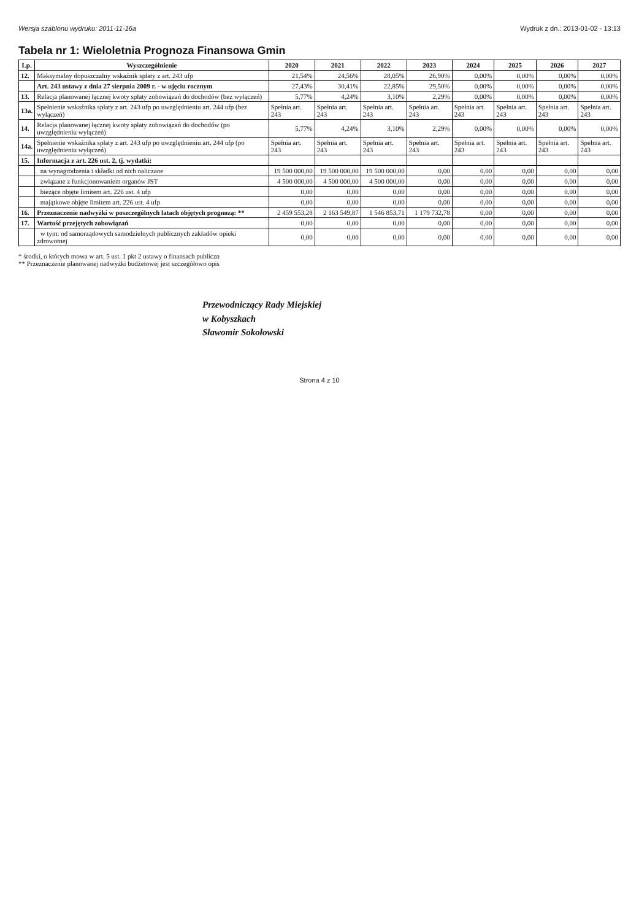Wersja szablonu wydruku: 2011-11-16a Wydruk z dn.: 2013-01-02 - 13:13
Tabela nr 1: Wieloletnia Prognoza Finansowa Gmin
| Lp. | Wyszczególnienie | 2020 | 2021 | 2022 | 2023 | 2024 | 2025 | 2026 | 2027 |
| --- | --- | --- | --- | --- | --- | --- | --- | --- | --- |
| 12. | Maksymalny dopuszczalny wskaźnik spłaty z art. 243 ufp | 21,54% | 24,56% | 28,05% | 26,90% | 0,00% | 0,00% | 0,00% | 0,00% |
| | Art. 243 ustawy z dnia 27 sierpnia 2009 r. - w ujęciu rocznym | 27,43% | 30,41% | 22,85% | 29,50% | 0,00% | 0,00% | 0,00% | 0,00% |
| 13. | Relacja planowanej łącznej kwoty spłaty zobowiązań do dochodów (bez wyłączeń) | 5,77% | 4,24% | 3,10% | 2,29% | 0,00% | 0,00% | 0,00% | 0,00% |
| 13a. | Spełnienie wskaźnika spłaty z art. 243 ufp po uwzględnieniu art. 244 ufp (bez wyłączeń) | Spełnia art. 243 | Spełnia art. 243 | Spełnia art. 243 | Spełnia art. 243 | Spełnia art. 243 | Spełnia art. 243 | Spełnia art. 243 | Spełnia art. 243 |
| 14. | Relacja planowanej łącznej kwoty spłaty zobowiązań do dochodów (po uwzględnieniu wyłączeń) | 5,77% | 4,24% | 3,10% | 2,29% | 0,00% | 0,00% | 0,00% | 0,00% |
| 14a. | Spełnienie wskaźnika spłaty z art. 243 ufp po uwzględnieniu art. 244 ufp (po uwzględnieniu wyłączeń) | Spełnia art. 243 | Spełnia art. 243 | Spełnia art. 243 | Spełnia art. 243 | Spełnia art. 243 | Spełnia art. 243 | Spełnia art. 243 | Spełnia art. 243 |
| 15. | Informacja z art. 226 ust. 2, tj. wydatki: | | | | | | | | |
| | na wynagrodzenia i składki od nich naliczane | 19 500 000,00 | 19 500 000,00 | 19 500 000,00 | 0,00 | 0,00 | 0,00 | 0,00 | 0,00 |
| | związane z funkcjonowaniem organów JST | 4 500 000,00 | 4 500 000,00 | 4 500 000,00 | 0,00 | 0,00 | 0,00 | 0,00 | 0,00 |
| | bieżące objęte limitem art. 226 ust. 4 ufp | 0,00 | 0,00 | 0,00 | 0,00 | 0,00 | 0,00 | 0,00 | 0,00 |
| | majątkowe objęte limitem art. 226 ust. 4 ufp | 0,00 | 0,00 | 0,00 | 0,00 | 0,00 | 0,00 | 0,00 | 0,00 |
| 16. | Przeznaczenie nadwyżki w poszczególnych latach objętych prognozą: ** | 2 459 553,28 | 2 163 549,87 | 1 546 853,71 | 1 179 732,78 | 0,00 | 0,00 | 0,00 | 0,00 |
| 17. | Wartość przejętych zobowiązań | 0,00 | 0,00 | 0,00 | 0,00 | 0,00 | 0,00 | 0,00 | 0,00 |
| | w tym: od samorządowych samodzielnych publicznych zakładów opieki zdrowotnej | 0,00 | 0,00 | 0,00 | 0,00 | 0,00 | 0,00 | 0,00 | 0,00 |
* środki, o których mowa w art. 5 ust. 1 pkt 2 ustawy o finansach publiczn
** Przeznaczenie planowanej nadwyżki budżetowej jest szczegółowo opis
Przewodniczący Rady Miejskiej
w Kobyszkach
Sławomir Sokołowski
Strona 4 z 10